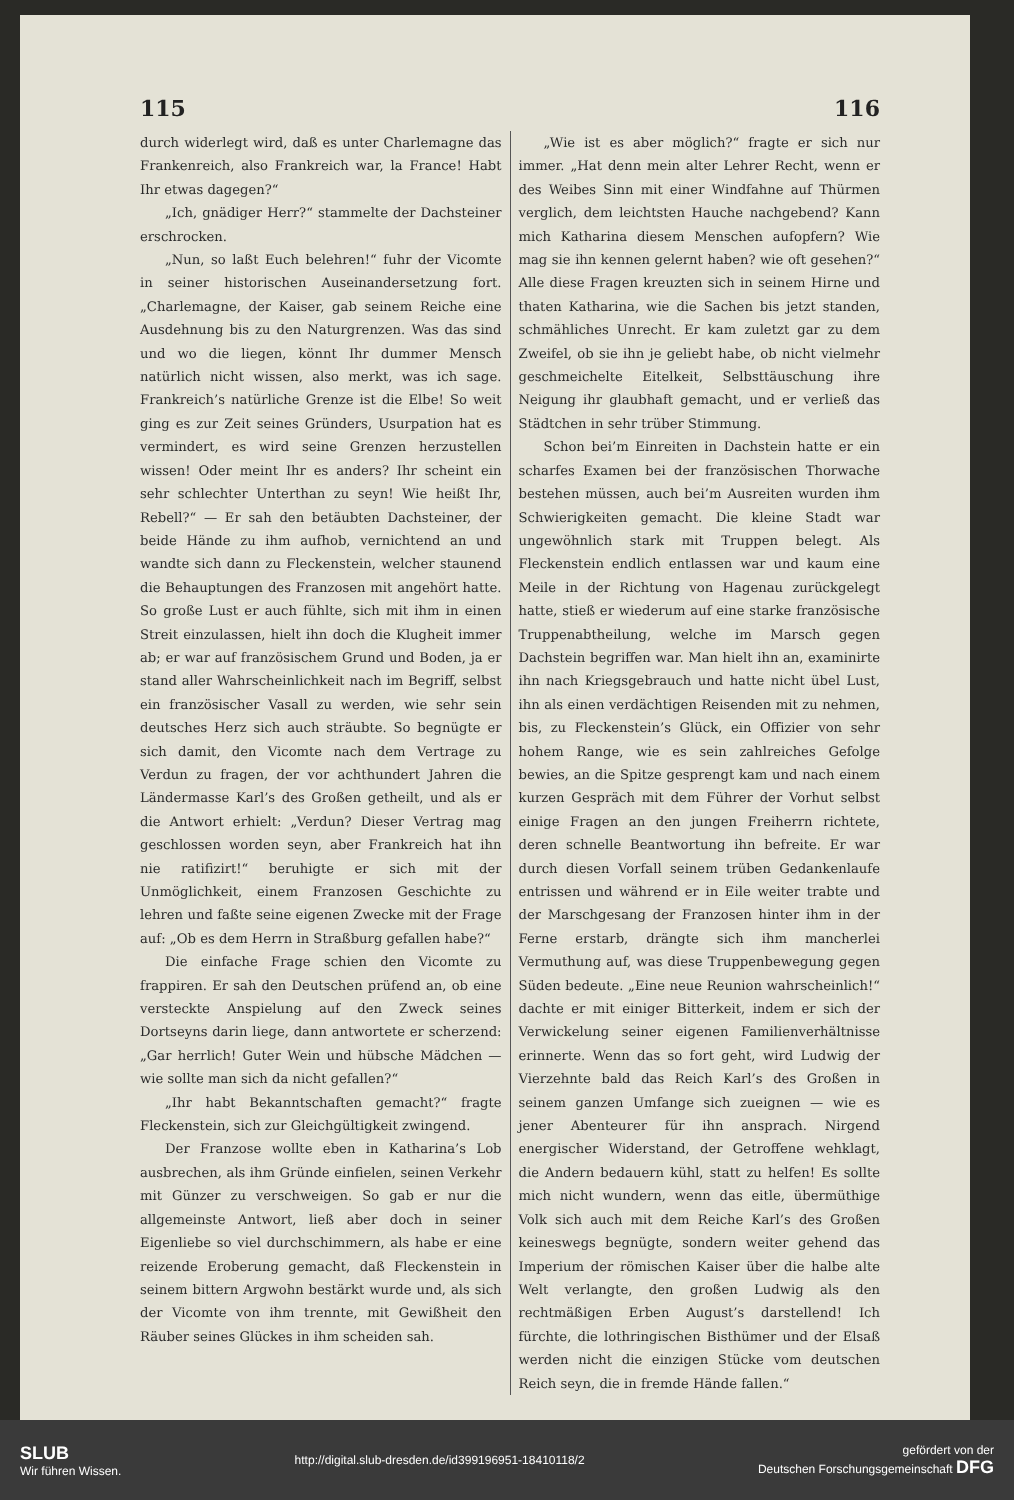115 116
durch widerlegt wird, daß es unter Charlemagne das Frankenreich, also Frankreich war, la France! Habt Ihr etwas dagegen?“
„Ich, gnädiger Herr?“ stammelte der Dachsteiner erschrocken.
„Nun, so laßt Euch belehren!“ fuhr der Vicomte in seiner historischen Auseinandersetzung fort. „Charlemagne, der Kaiser, gab seinem Reiche eine Ausdehnung bis zu den Naturgrenzen. Was das sind und wo die liegen, könnt Ihr dummer Mensch natürlich nicht wissen, also merkt, was ich sage. Frankreich’s natürliche Grenze ist die Elbe! So weit ging es zur Zeit seines Gründers, Usurpation hat es vermindert, es wird seine Grenzen herzustellen wissen! Oder meint Ihr es anders? Ihr scheint ein sehr schlechter Unterthan zu seyn! Wie heißt Ihr, Rebell?“ — Er sah den betäubten Dachsteiner, der beide Hände zu ihm aufhob, vernichtend an und wandte sich dann zu Fleckenstein, welcher staunend die Behauptungen des Franzosen mit angehört hatte. So große Lust er auch fühlte, sich mit ihm in einen Streit einzulassen, hielt ihn doch die Klugheit immer ab; er war auf französischem Grund und Boden, ja er stand aller Wahrscheinlichkeit nach im Begriff, selbst ein französischer Vasall zu werden, wie sehr sein deutsches Herz sich auch sträubte. So begnügte er sich damit, den Vicomte nach dem Vertrage zu Verdun zu fragen, der vor achthundert Jahren die Ländermasse Karl’s des Großen getheilt, und als er die Antwort erhielt: „Verdun? Dieser Vertrag mag geschlossen worden seyn, aber Frankreich hat ihn nie ratifizirt!“ beruhigte er sich mit der Unmöglichkeit, einem Franzosen Geschichte zu lehren und faßte seine eigenen Zwecke mit der Frage auf: „Ob es dem Herrn in Straßburg gefallen habe?“
Die einfache Frage schien den Vicomte zu frappiren. Er sah den Deutschen prüfend an, ob eine versteckte Anspielung auf den Zweck seines Dortseyns darin liege, dann antwortete er scherzend: „Gar herrlich! Guter Wein und hübsche Mädchen — wie sollte man sich da nicht gefallen?“
„Ihr habt Bekanntschaften gemacht?“ fragte Fleckenstein, sich zur Gleichgültigkeit zwingend.
Der Franzose wollte eben in Katharina’s Lob ausbrechen, als ihm Gründe einfielen, seinen Verkehr mit Günzer zu verschweigen. So gab er nur die allgemeinste Antwort, ließ aber doch in seiner Eigenliebe so viel durchschimmern, als habe er eine reizende Eroberung gemacht, daß Fleckenstein in seinem bittern Argwohn bestärkt wurde und, als sich der Vicomte von ihm trennte, mit Gewißheit den Räuber seines Glückes in ihm scheiden sah.
„Wie ist es aber möglich?“ fragte er sich nur immer. „Hat denn mein alter Lehrer Recht, wenn er des Weibes Sinn mit einer Windfahne auf Thürmen verglich, dem leichtsten Hauche nachgebend? Kann mich Katharina diesem Menschen aufopfern? Wie mag sie ihn kennen gelernt haben? wie oft gesehen?“ Alle diese Fragen kreuzten sich in seinem Hirne und thaten Katharina, wie die Sachen bis jetzt standen, schmähliches Unrecht. Er kam zuletzt gar zu dem Zweifel, ob sie ihn je geliebt habe, ob nicht vielmehr geschmeichelte Eitelkeit, Selbsttäuschung ihre Neigung ihr glaubhaft gemacht, und er verließ das Städtchen in sehr trüber Stimmung.
Schon bei’m Einreiten in Dachstein hatte er ein scharfes Examen bei der französischen Thorwache bestehen müssen, auch bei’m Ausreiten wurden ihm Schwierigkeiten gemacht. Die kleine Stadt war ungewöhnlich stark mit Truppen belegt. Als Fleckenstein endlich entlassen war und kaum eine Meile in der Richtung von Hagenau zurückgelegt hatte, stieß er wiederum auf eine starke französische Truppenabtheilung, welche im Marsch gegen Dachstein begriffen war. Man hielt ihn an, examinirte ihn nach Kriegsgebrauch und hatte nicht übel Lust, ihn als einen verdächtigen Reisenden mit zu nehmen, bis, zu Fleckenstein’s Glück, ein Offizier von sehr hohem Range, wie es sein zahlreiches Gefolge bewies, an die Spitze gesprengt kam und nach einem kurzen Gespräch mit dem Führer der Vorhut selbst einige Fragen an den jungen Freiherrn richtete, deren schnelle Beantwortung ihn befreite. Er war durch diesen Vorfall seinem trüben Gedankenlaufe entrissen und während er in Eile weiter trabte und der Marschgesang der Franzosen hinter ihm in der Ferne erstarb, drängte sich ihm mancherlei Vermuthung auf, was diese Truppenbewegung gegen Süden bedeute. „Eine neue Reunion wahrscheinlich!“ dachte er mit einiger Bitterkeit, indem er sich der Verwickelung seiner eigenen Familienverhältnisse erinnerte. Wenn das so fort geht, wird Ludwig der Vierzehnte bald das Reich Karl’s des Großen in seinem ganzen Umfange sich zueignen — wie es jener Abenteurer für ihn ansprach. Nirgend energischer Widerstand, der Getroffene wehklagt, die Andern bedauern kühl, statt zu helfen! Es sollte mich nicht wundern, wenn das eitle, übermüthige Volk sich auch mit dem Reiche Karl’s des Großen keineswegs begnügte, sondern weiter gehend das Imperium der römischen Kaiser über die halbe alte Welt verlangte, den großen Ludwig als den rechtmäßigen Erben August’s darstellend! Ich fürchte, die lothringischen Bisthümer und der Elsaß werden nicht die einzigen Stücke vom deutschen Reich seyn, die in fremde Hände fallen.“
SLUB
Wir führen Wissen.
http://digital.slub-dresden.de/id399196951-18410118/2
gefördert von der
Deutschen Forschungsgemeinschaft DFG